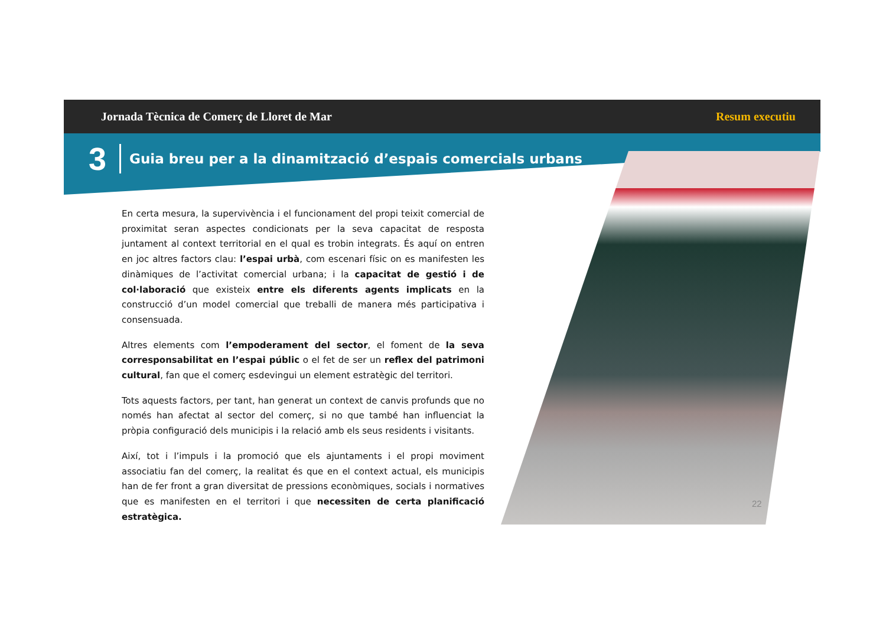Jornada Tècnica de Comerç de Lloret de Mar Resum executiu
3 Guia breu per a la dinamització d’espais comercials urbans
En certa mesura, la supervivència i el funcionament del propi teixit comercial de proximitat seran aspectes condicionats per la seva capacitat de resposta juntament al context territorial en el qual es trobin integrats. És aquí on entren en joc altres factors clau: l’espai urbà, com escenari físic on es manifesten les dinàmiques de l’activitat comercial urbana; i la capacitat de gestió i de col·laboració que existeix entre els diferents agents implicats en la construcció d’un model comercial que treballi de manera més participativa i consensuada.
Altres elements com l’empoderament del sector, el foment de la seva corresponsabilitat en l’espai públic o el fet de ser un reflex del patrimoni cultural, fan que el comerç esdevingui un element estratègic del territori.
Tots aquests factors, per tant, han generat un context de canvis profunds que no només han afectat al sector del comerç, si no que també han influenciat la pròpia configuració dels municipis i la relació amb els seus residents i visitants.
Així, tot i l’impuls i la promoció que els ajuntaments i el propi moviment associatiu fan del comerç, la realitat és que en el context actual, els municipis han de fer front a gran diversitat de pressions econòmiques, socials i normatives que es manifesten en el territori i que necessiten de certa planificació estratègica.
22